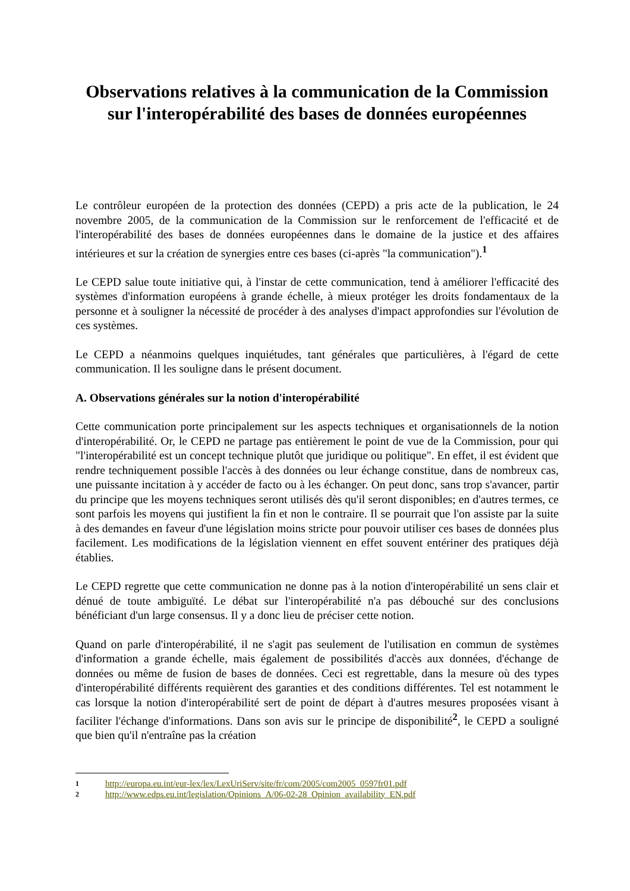Observations relatives à la communication de la Commission sur l'interopérabilité des bases de données européennes
Le contrôleur européen de la protection des données (CEPD) a pris acte de la publication, le 24 novembre 2005, de la communication de la Commission sur le renforcement de l'efficacité et de l'interopérabilité des bases de données européennes dans le domaine de la justice et des affaires intérieures et sur la création de synergies entre ces bases (ci-après "la communication").<sup>1</sup>
Le CEPD salue toute initiative qui, à l'instar de cette communication, tend à améliorer l'efficacité des systèmes d'information européens à grande échelle, à mieux protéger les droits fondamentaux de la personne et à souligner la nécessité de procéder à des analyses d'impact approfondies sur l'évolution de ces systèmes.
Le CEPD a néanmoins quelques inquiétudes, tant générales que particulières, à l'égard de cette communication. Il les souligne dans le présent document.
A. Observations générales sur la notion d'interopérabilité
Cette communication porte principalement sur les aspects techniques et organisationnels de la notion d'interopérabilité. Or, le CEPD ne partage pas entièrement le point de vue de la Commission, pour qui "l'interopérabilité est un concept technique plutôt que juridique ou politique". En effet, il est évident que rendre techniquement possible l'accès à des données ou leur échange constitue, dans de nombreux cas, une puissante incitation à y accéder de facto ou à les échanger. On peut donc, sans trop s'avancer, partir du principe que les moyens techniques seront utilisés dès qu'il seront disponibles; en d'autres termes, ce sont parfois les moyens qui justifient la fin et non le contraire. Il se pourrait que l'on assiste par la suite à des demandes en faveur d'une législation moins stricte pour pouvoir utiliser ces bases de données plus facilement. Les modifications de la législation viennent en effet souvent entériner des pratiques déjà établies.
Le CEPD regrette que cette communication ne donne pas à la notion d'interopérabilité un sens clair et dénué de toute ambiguïté. Le débat sur l'interopérabilité n'a pas débouché sur des conclusions bénéficiant d'un large consensus. Il y a donc lieu de préciser cette notion.
Quand on parle d'interopérabilité, il ne s'agit pas seulement de l'utilisation en commun de systèmes d'information a grande échelle, mais également de possibilités d'accès aux données, d'échange de données ou même de fusion de bases de données. Ceci est regrettable, dans la mesure où des types d'interopérabilité différents requièrent des garanties et des conditions différentes. Tel est notamment le cas lorsque la notion d'interopérabilité sert de point de départ à d'autres mesures proposées visant à faciliter l'échange d'informations. Dans son avis sur le principe de disponibilité<sup>2</sup>, le CEPD a souligné que bien qu'il n'entraîne pas la création
1 http://europa.eu.int/eur-lex/lex/LexUriServ/site/fr/com/2005/com2005_0597fr01.pdf
2 http://www.edps.eu.int/legislation/Opinions_A/06-02-28_Opinion_availability_EN.pdf